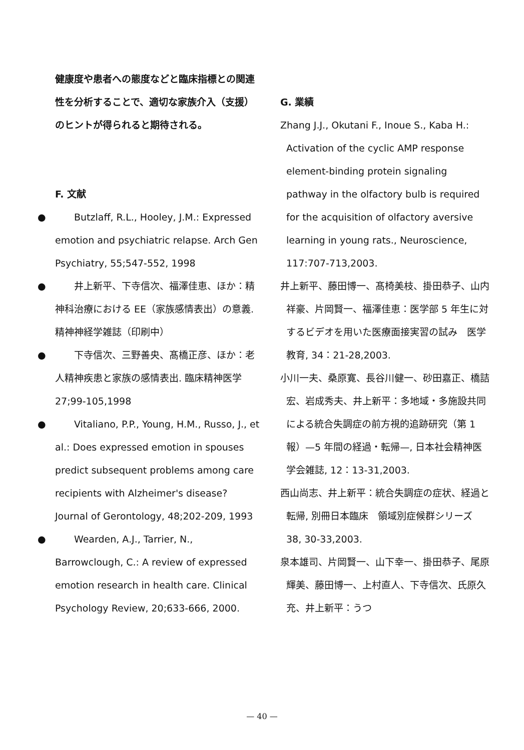健康度や患者への態度などと臨床指標との関連性を分析することで、適切な家族介入（支援）のヒントが得られると期待される。
F. 文献
●　　Butzlaff, R.L., Hooley, J.M.: Expressed emotion and psychiatric relapse. Arch Gen Psychiatry, 55;547-552, 1998
●　　井上新平、下寺信次、福澤佳恵、ほか：精神科治療における EE（家族感情表出）の意義. 精神神経学雑誌（印刷中）
●　　下寺信次、三野善央、髙橋正彦、ほか：老人精神疾患と家族の感情表出. 臨床精神医学　27;99-105,1998
●　　Vitaliano, P.P., Young, H.M., Russo, J., et al.: Does expressed emotion in spouses predict subsequent problems among care recipients with Alzheimer's disease? Journal of Gerontology, 48;202-209, 1993
●　　Wearden, A.J., Tarrier, N., Barrowclough, C.: A review of expressed emotion research in health care. Clinical Psychology Review, 20;633-666, 2000.
G. 業績
Zhang J.J., Okutani F., Inoue S., Kaba H.: Activation of the cyclic AMP response element-binding protein signaling pathway in the olfactory bulb is required for the acquisition of olfactory aversive learning in young rats., Neuroscience, 117:707-713,2003.
井上新平、藤田博一、髙椅美枝、掛田恭子、山内祥豪、片岡賢一、福澤佳恵：医学部 5 年生に対するビデオを用いた医療面接実習の試み　医学教育, 34：21-28,2003.
小川一夫、桑原寛、長谷川健一、砂田嘉正、橋詰宏、岩成秀夫、井上新平：多地域・多施設共同による統合失調症の前方視的追跡研究（第 1 報）—5 年間の経過・転帰—, 日本社会精神医学会雑誌, 12：13-31,2003.
西山尚志、井上新平：統合失調症の症状、経過と転帰, 別冊日本臨床　領域別症候群シリーズ 38, 30-33,2003.
泉本雄司、片岡賢一、山下幸一、掛田恭子、尾原輝美、藤田博一、上村直人、下寺信次、氏原久充、井上新平：うつ
— 40 —